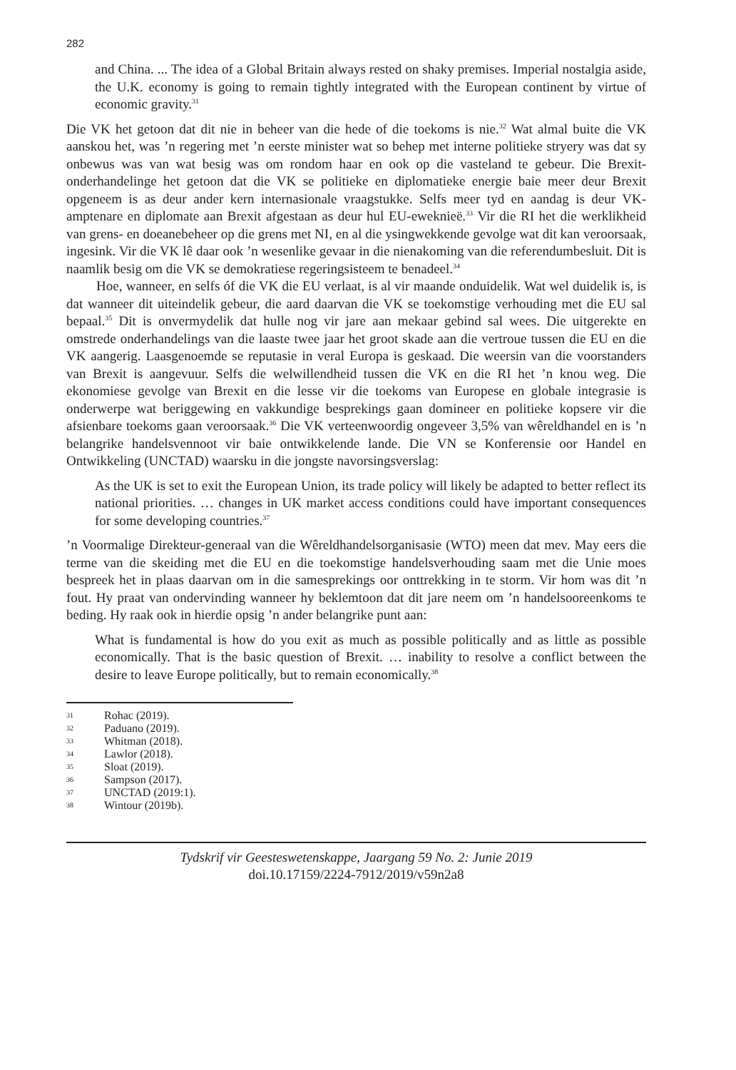282
and China. ... The idea of a Global Britain always rested on shaky premises. Imperial nostalgia aside, the U.K. economy is going to remain tightly integrated with the European continent by virtue of economic gravity.<sup>31</sup>
Die VK het getoon dat dit nie in beheer van die hede of die toekoms is nie.<sup>32</sup> Wat almal buite die VK aanskou het, was ’n regering met ’n eerste minister wat so behep met interne politieke stryery was dat sy onbewus was van wat besig was om rondom haar en ook op die vasteland te gebeur. Die Brexit-onderhandelinge het getoon dat die VK se politieke en diplomatieke energie baie meer deur Brexit opgeneem is as deur ander kern internasionale vraagstukke. Selfs meer tyd en aandag is deur VK-amptenare en diplomate aan Brexit afgestaan as deur hul EU-eweknieë.<sup>33</sup> Vir die RI het die werklikheid van grens- en doeanebeheer op die grens met NI, en al die ysingwekkende gevolge wat dit kan veroorsaak, ingesink. Vir die VK lê daar ook ’n wesenlike gevaar in die nienakoming van die referendumbesluit. Dit is naamlik besig om die VK se demokratiese regeringsisteem te benadeel.<sup>34</sup>
Hoe, wanneer, en selfs óf die VK die EU verlaat, is al vir maande onduidelik. Wat wel duidelik is, is dat wanneer dit uiteindelik gebeur, die aard daarvan die VK se toekomstige verhouding met die EU sal bepaal.<sup>35</sup> Dit is onvermydelik dat hulle nog vir jare aan mekaar gebind sal wees. Die uitgerekte en omstrede onderhandelings van die laaste twee jaar het groot skade aan die vertroue tussen die EU en die VK aangerig. Laasgenoemde se reputasie in veral Europa is geskaad. Die weersin van die voorstanders van Brexit is aangevuur. Selfs die welwillendheid tussen die VK en die RI het ’n knou weg. Die ekonomiese gevolge van Brexit en die lesse vir die toekoms van Europese en globale integrasie is onderwerpe wat beriggewing en vakkundige besprekings gaan domineer en politieke kopsere vir die afsienbare toekoms gaan veroorsaak.<sup>36</sup> Die VK verteenwoordig ongeveer 3,5% van wêreldhandel en is ’n belangrike handelsvennoot vir baie ontwikkelende lande. Die VN se Konferensie oor Handel en Ontwikkeling (UNCTAD) waarsku in die jongste navorsingsverslag:
As the UK is set to exit the European Union, its trade policy will likely be adapted to better reflect its national priorities. … changes in UK market access conditions could have important consequences for some developing countries.<sup>37</sup>
’n Voormalige Direkteur-generaal van die Wêreldhandelsorganisasie (WTO) meen dat mev. May eers die terme van die skeiding met die EU en die toekomstige handelsverhouding saam met die Unie moes bespreek het in plaas daarvan om in die samesprekings oor onttrekking in te storm. Vir hom was dit ’n fout. Hy praat van ondervinding wanneer hy beklemtoon dat dit jare neem om ’n handelsooreenkoms te beding. Hy raak ook in hierdie opsig ’n ander belangrike punt aan:
What is fundamental is how do you exit as much as possible politically and as little as possible economically. That is the basic question of Brexit. … inability to resolve a conflict between the desire to leave Europe politically, but to remain economically.<sup>38</sup>
31 Rohac (2019).
32 Paduano (2019).
33 Whitman (2018).
34 Lawlor (2018).
35 Sloat (2019).
36 Sampson (2017).
37 UNCTAD (2019:1).
38 Wintour (2019b).
Tydskrif vir Geesteswetenskappe, Jaargang 59 No. 2: Junie 2019
doi.10.17159/2224-7912/2019/v59n2a8